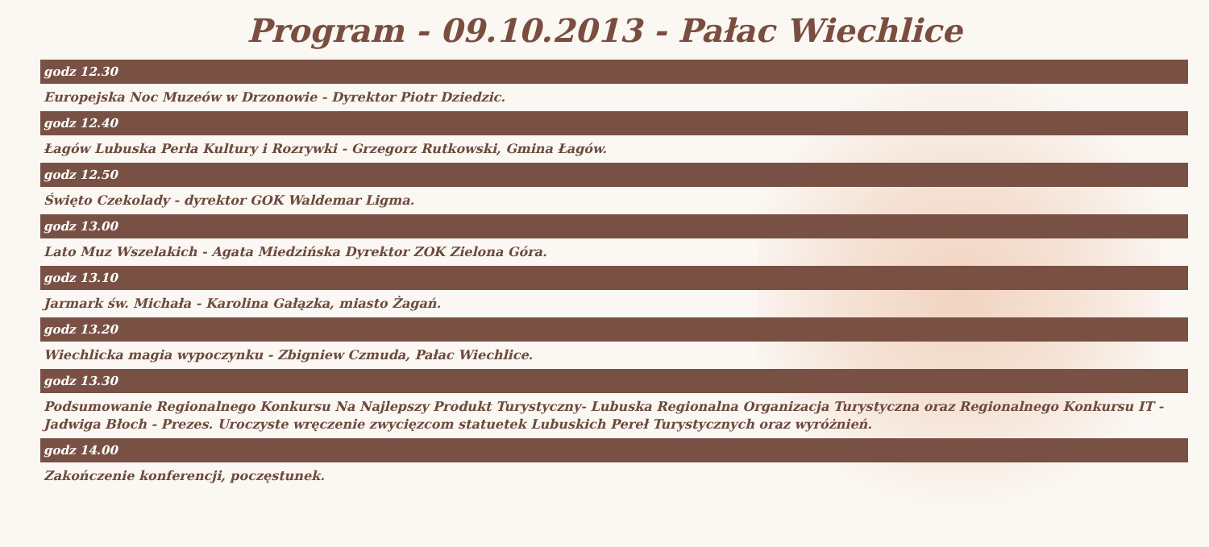Program - 09.10.2013 - Pałac Wiechlice
godz 12.30
Europejska Noc Muzeów w Drzonowie - Dyrektor Piotr Dziedzic.
godz 12.40
Łagów Lubuska Perła Kultury i Rozrywki - Grzegorz Rutkowski, Gmina Łagów.
godz 12.50
Święto Czekolady - dyrektor GOK Waldemar Ligma.
godz 13.00
Lato Muz Wszelakich - Agata Miedzińska Dyrektor ZOK Zielona Góra.
godz 13.10
Jarmark św. Michała - Karolina Gałązka, miasto Żagań.
godz 13.20
Wiechlicka magia wypoczynku - Zbigniew Czmuda, Pałac Wiechlice.
godz 13.30
Podsumowanie Regionalnego Konkursu Na Najlepszy Produkt Turystyczny- Lubuska Regionalna Organizacja Turystyczna oraz Regionalnego Konkursu IT -Jadwiga Błoch - Prezes. Uroczyste wręczenie zwycięzcom statuetek Lubuskich Pereł Turystycznych oraz wyróżnień.
godz 14.00
Zakończenie konferencji, poczęstunek.